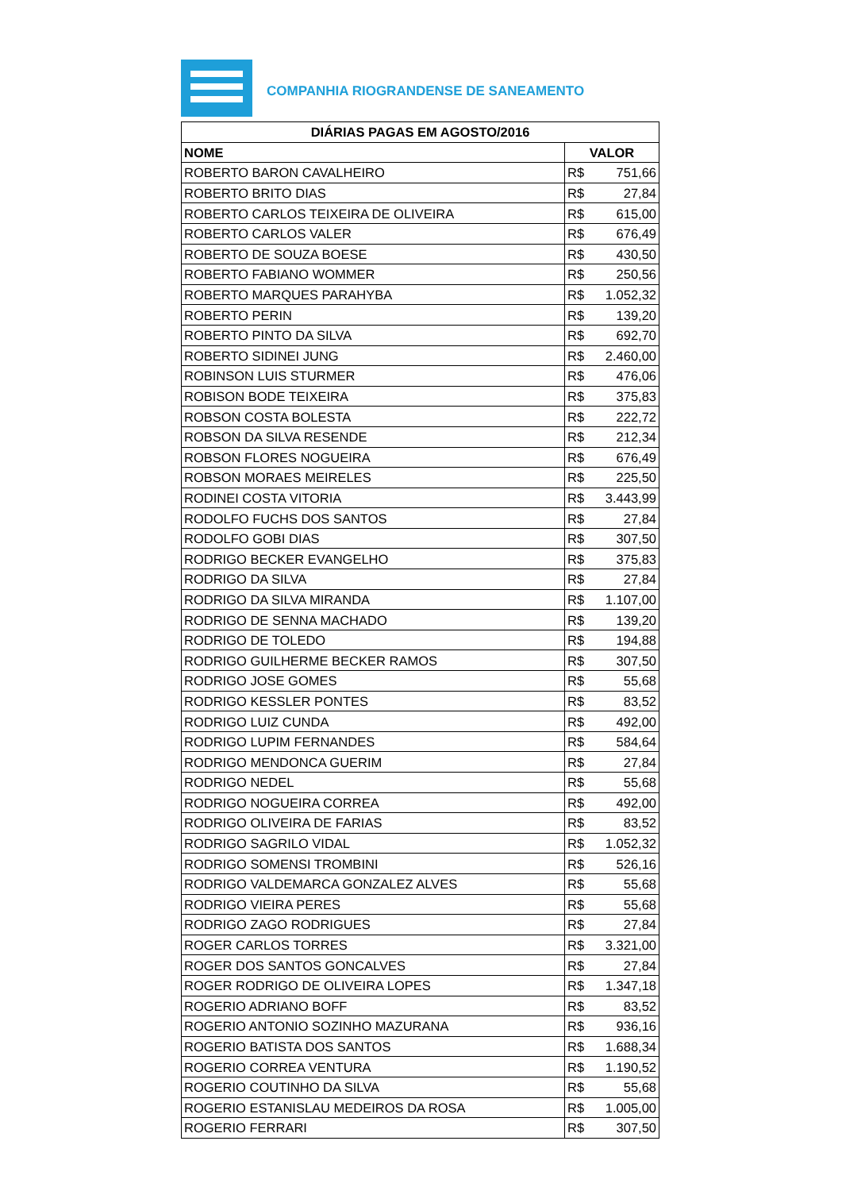COMPANHIA RIOGRANDENSE DE SANEAMENTO
| DIÁRIAS PAGAS EM AGOSTO/2016 | |
| --- | --- |
| NOME | VALOR |
| ROBERTO BARON CAVALHEIRO | R$ 751,66 |
| ROBERTO BRITO DIAS | R$ 27,84 |
| ROBERTO CARLOS TEIXEIRA DE OLIVEIRA | R$ 615,00 |
| ROBERTO CARLOS VALER | R$ 676,49 |
| ROBERTO DE SOUZA BOESE | R$ 430,50 |
| ROBERTO FABIANO WOMMER | R$ 250,56 |
| ROBERTO MARQUES PARAHYBA | R$ 1.052,32 |
| ROBERTO PERIN | R$ 139,20 |
| ROBERTO PINTO DA SILVA | R$ 692,70 |
| ROBERTO SIDINEI JUNG | R$ 2.460,00 |
| ROBINSON LUIS STURMER | R$ 476,06 |
| ROBISON BODE TEIXEIRA | R$ 375,83 |
| ROBSON COSTA BOLESTA | R$ 222,72 |
| ROBSON DA SILVA RESENDE | R$ 212,34 |
| ROBSON FLORES NOGUEIRA | R$ 676,49 |
| ROBSON MORAES MEIRELES | R$ 225,50 |
| RODINEI COSTA VITORIA | R$ 3.443,99 |
| RODOLFO FUCHS DOS SANTOS | R$ 27,84 |
| RODOLFO GOBI DIAS | R$ 307,50 |
| RODRIGO BECKER EVANGELHO | R$ 375,83 |
| RODRIGO DA SILVA | R$ 27,84 |
| RODRIGO DA SILVA MIRANDA | R$ 1.107,00 |
| RODRIGO DE SENNA MACHADO | R$ 139,20 |
| RODRIGO DE TOLEDO | R$ 194,88 |
| RODRIGO GUILHERME BECKER RAMOS | R$ 307,50 |
| RODRIGO JOSE GOMES | R$ 55,68 |
| RODRIGO KESSLER PONTES | R$ 83,52 |
| RODRIGO LUIZ CUNDA | R$ 492,00 |
| RODRIGO LUPIM FERNANDES | R$ 584,64 |
| RODRIGO MENDONCA GUERIM | R$ 27,84 |
| RODRIGO NEDEL | R$ 55,68 |
| RODRIGO NOGUEIRA CORREA | R$ 492,00 |
| RODRIGO OLIVEIRA DE FARIAS | R$ 83,52 |
| RODRIGO SAGRILO VIDAL | R$ 1.052,32 |
| RODRIGO SOMENSI TROMBINI | R$ 526,16 |
| RODRIGO VALDEMARCA GONZALEZ ALVES | R$ 55,68 |
| RODRIGO VIEIRA PERES | R$ 55,68 |
| RODRIGO ZAGO RODRIGUES | R$ 27,84 |
| ROGER CARLOS TORRES | R$ 3.321,00 |
| ROGER DOS SANTOS GONCALVES | R$ 27,84 |
| ROGER RODRIGO DE OLIVEIRA LOPES | R$ 1.347,18 |
| ROGERIO ADRIANO BOFF | R$ 83,52 |
| ROGERIO ANTONIO SOZINHO MAZURANA | R$ 936,16 |
| ROGERIO BATISTA DOS SANTOS | R$ 1.688,34 |
| ROGERIO CORREA VENTURA | R$ 1.190,52 |
| ROGERIO COUTINHO DA SILVA | R$ 55,68 |
| ROGERIO ESTANISLAU MEDEIROS DA ROSA | R$ 1.005,00 |
| ROGERIO FERRARI | R$ 307,50 |